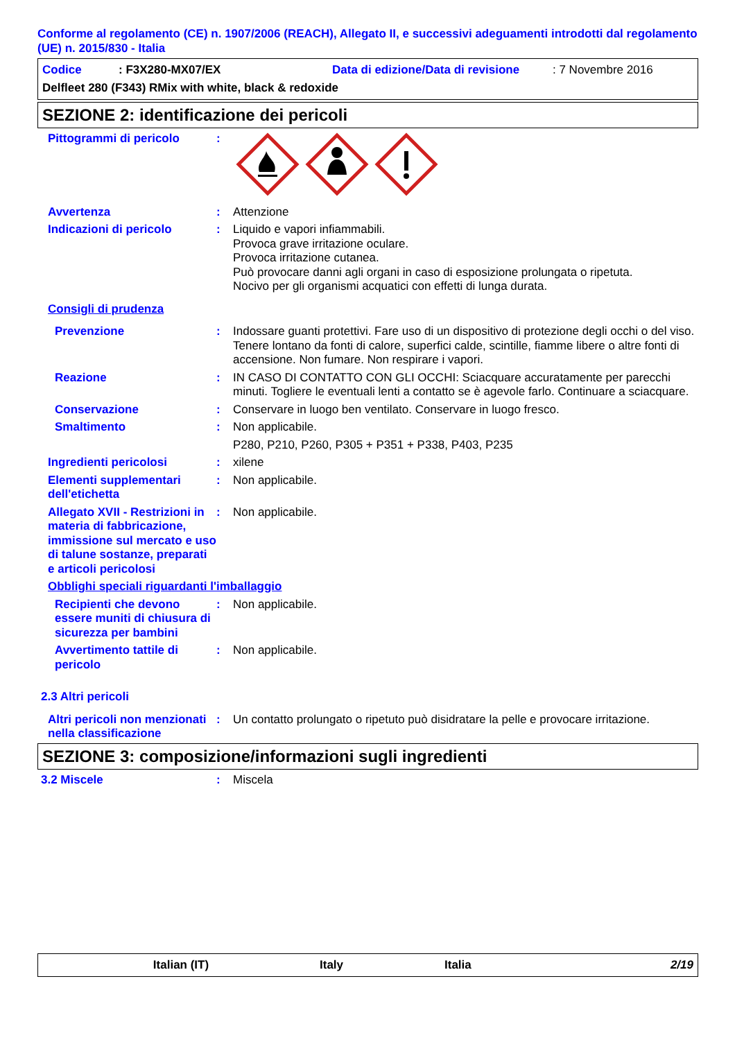Conforme al regolamento (CE) n. 1907/2006 (REACH), Allegato II, e successivi adeguamenti introdotti dal regolamento (UE) n. 2015/830 - Italia
Codice: F3X280-MX07/EX Data di edizione/Data di revisione: 7 Novembre 2016
Delfleet 280 (F343) RMix with white, black & redoxide
SEZIONE 2: identificazione dei pericoli
Pittogrammi di pericolo :
Avvertenza : Attenzione
Indicazioni di pericolo : Liquido e vapori infiammabili.
Provoca grave irritazione oculare.
Provoca irritazione cutanea.
Può provocare danni agli organi in caso di esposizione prolungata o ripetuta.
Nocivo per gli organismi acquatici con effetti di lunga durata.
Consigli di prudenza
Prevenzione : Indossare guanti protettivi. Fare uso di un dispositivo di protezione degli occhi o del viso. Tenere lontano da fonti di calore, superfici calde, scintille, fiamme libere o altre fonti di accensione. Non fumare. Non respirare i vapori.
Reazione : IN CASO DI CONTATTO CON GLI OCCHI: Sciacquare accuratamente per parecchi minuti. Togliere le eventuali lenti a contatto se è agevole farlo. Continuare a sciacquare.
Conservazione : Conservare in luogo ben ventilato. Conservare in luogo fresco.
Smaltimento : Non applicabile.
P280, P210, P260, P305 + P351 + P338, P403, P235
Ingredienti pericolosi : xilene
Elementi supplementari dell'etichetta
: Non applicabile.
Allegato XVII - Restrizioni in materia di fabbricazione, immissione sul mercato e uso di talune sostanze, preparati e articoli pericolosi
: Non applicabile.
Obblighi speciali riguardanti l'imballaggio
Recipienti che devono essere muniti di chiusura di sicurezza per bambini
: Non applicabile.
Avvertimento tattile di pericolo
: Non applicabile.
2.3 Altri pericoli
Altri pericoli non menzionati nella classificazione
: Un contatto prolungato o ripetuto può disidratare la pelle e provocare irritazione.
SEZIONE 3: composizione/informazioni sugli ingredienti
3.2 Miscele : Miscela
Italian (IT) Italy Italia 2/19